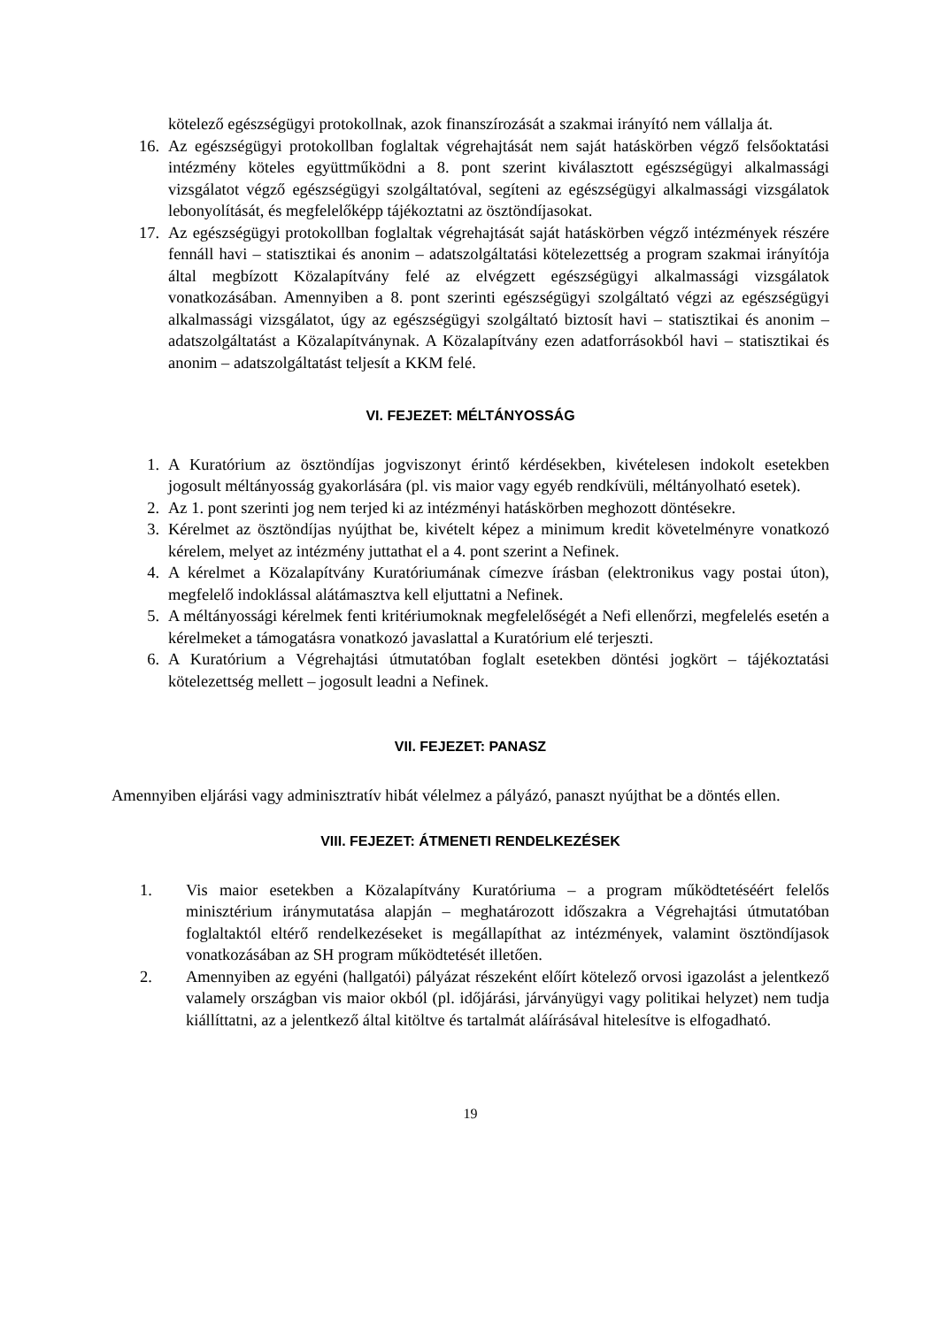kötelező egészségügyi protokollnak, azok finanszírozását a szakmai irányító nem vállalja át.
16. Az egészségügyi protokollban foglaltak végrehajtását nem saját hatáskörben végző felsőoktatási intézmény köteles együttműködni a 8. pont szerint kiválasztott egészségügyi alkalmassági vizsgálatot végző egészségügyi szolgáltatóval, segíteni az egészségügyi alkalmassági vizsgálatok lebonyolítását, és megfelelőképp tájékoztatni az ösztöndíjasokat.
17. Az egészségügyi protokollban foglaltak végrehajtását saját hatáskörben végző intézmények részére fennáll havi – statisztikai és anonim – adatszolgáltatási kötelezettség a program szakmai irányítója által megbízott Közalapítvány felé az elvégzett egészségügyi alkalmassági vizsgálatok vonatkozásában. Amennyiben a 8. pont szerinti egészségügyi szolgáltató végzi az egészségügyi alkalmassági vizsgálatot, úgy az egészségügyi szolgáltató biztosít havi – statisztikai és anonim – adatszolgáltatást a Közalapítványnak. A Közalapítvány ezen adatforrásokból havi – statisztikai és anonim – adatszolgáltatást teljesít a KKM felé.
VI. FEJEZET: MÉLTÁNYOSSÁG
1. A Kuratórium az ösztöndíjas jogviszonyt érintő kérdésekben, kivételesen indokolt esetekben jogosult méltányosság gyakorlására (pl. vis maior vagy egyéb rendkívüli, méltányolható esetek).
2. Az 1. pont szerinti jog nem terjed ki az intézményi hatáskörben meghozott döntésekre.
3. Kérelmet az ösztöndíjas nyújthat be, kivételt képez a minimum kredit követelményre vonatkozó kérelem, melyet az intézmény juttathat el a 4. pont szerint a Nefinek.
4. A kérelmet a Közalapítvány Kuratóriumának címezve írásban (elektronikus vagy postai úton), megfelelő indoklással alátámasztva kell eljuttatni a Nefinek.
5. A méltányossági kérelmek fenti kritériumoknak megfelelőségét a Nefi ellenőrzi, megfelelés esetén a kérelmeket a támogatásra vonatkozó javaslattal a Kuratórium elé terjeszti.
6. A Kuratórium a Végrehajtási útmutatóban foglalt esetekben döntési jogkört – tájékoztatási kötelezettség mellett – jogosult leadni a Nefinek.
VII. FEJEZET: PANASZ
Amennyiben eljárási vagy adminisztratív hibát vélelmez a pályázó, panaszt nyújthat be a döntés ellen.
VIII. FEJEZET: ÁTMENETI RENDELKEZÉSEK
1. Vis maior esetekben a Közalapítvány Kuratóriuma – a program működtetéséért felelős minisztérium iránymutatása alapján – meghatározott időszakra a Végrehajtási útmutatóban foglaltaktól eltérő rendelkezéseket is megállapíthat az intézmények, valamint ösztöndíjasok vonatkozásában az SH program működtetését illetően.
2. Amennyiben az egyéni (hallgatói) pályázat részeként előírt kötelező orvosi igazolást a jelentkező valamely országban vis maior okból (pl. időjárási, járványügyi vagy politikai helyzet) nem tudja kiállíttatni, az a jelentkező által kitöltve és tartalmát aláírásával hitelesítve is elfogadható.
19